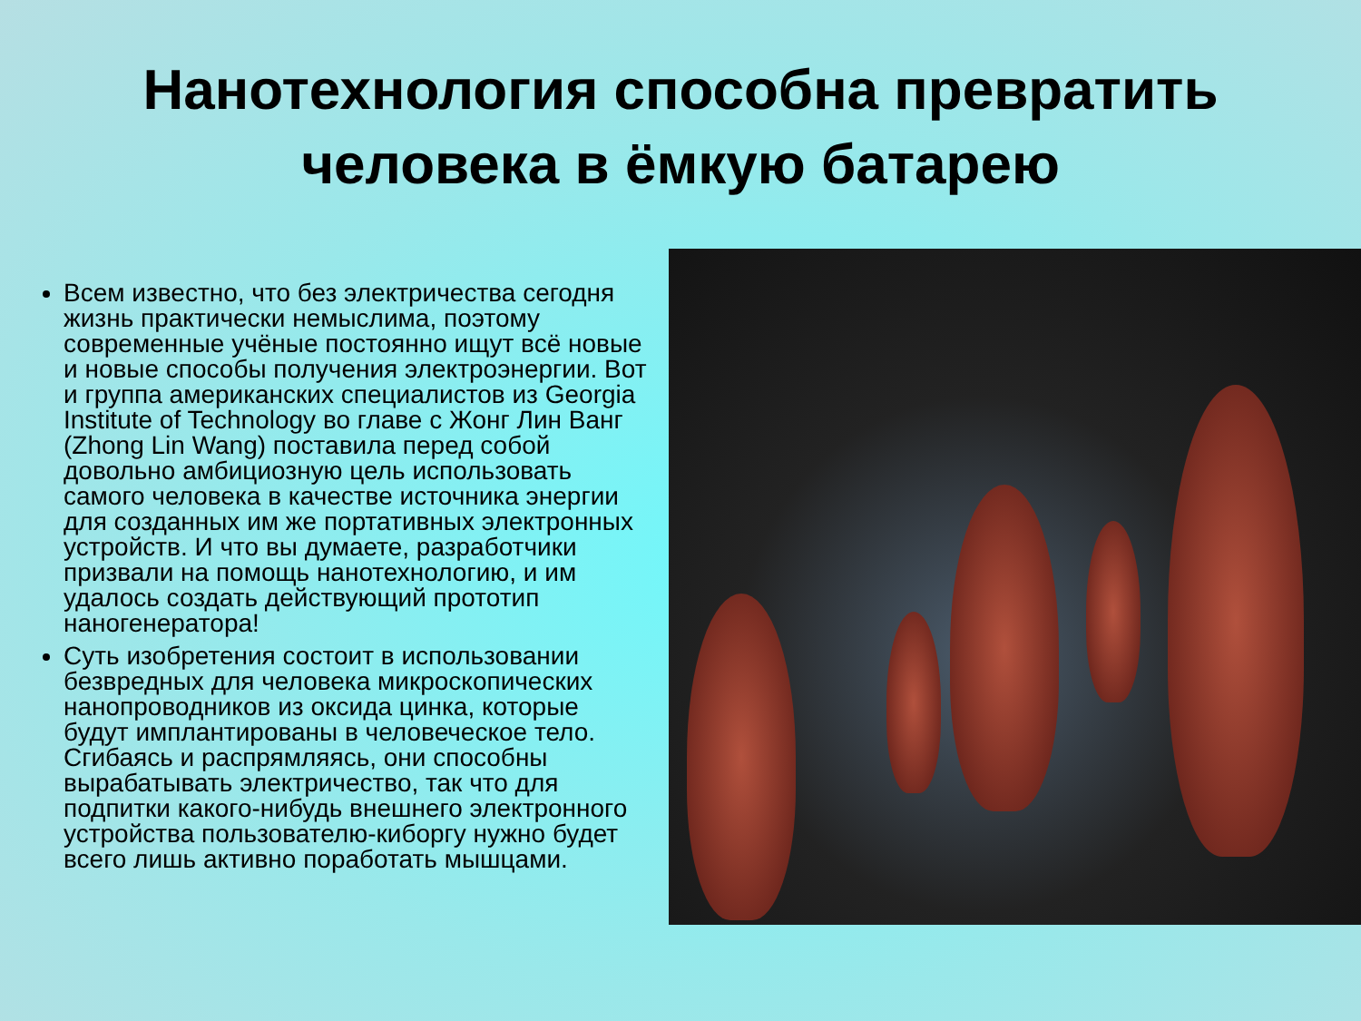Нанотехнология способна превратить
человека в ёмкую батарею
Всем известно, что без электричества сегодня жизнь практически немыслима, поэтому современные учёные постоянно ищут всё новые и новые способы получения электроэнергии. Вот и группа американских специалистов из Georgia Institute of Technology во главе с Жонг Лин Ванг (Zhong Lin Wang) поставила перед собой довольно амбициозную цель использовать самого человека в качестве источника энергии для созданных им же портативных электронных устройств. И что вы думаете, разработчики призвали на помощь нанотехнологию, и им удалось создать действующий прототип наногенератора!
Суть изобретения состоит в использовании безвредных для человека микроскопических нанопроводников из оксида цинка, которые будут имплантированы в человеческое тело. Сгибаясь и распрямляясь, они способны вырабатывать электричество, так что для подпитки какого-нибудь внешнего электронного устройства пользователю-киборгу нужно будет всего лишь активно поработать мышцами.